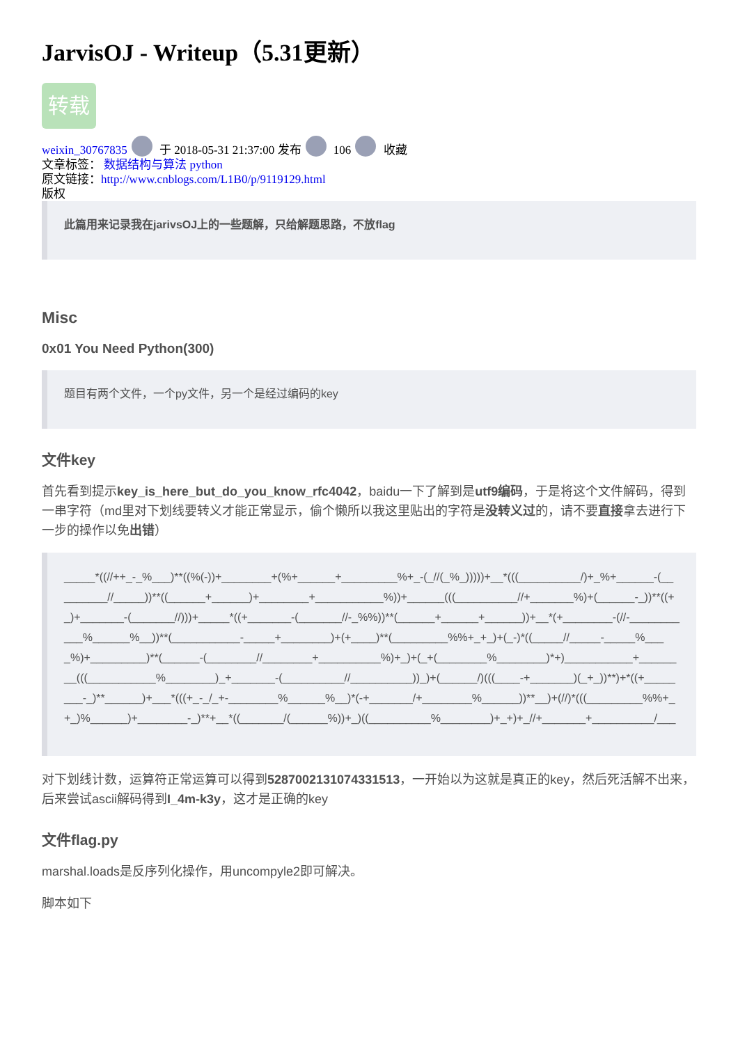JarvisOJ - Writeup（5.31更新）
转载
weixin_30767835 于 2018-05-31 21:37:00 发布 106 收藏
文章标签： 数据结构与算法 python
原文链接：http://www.cnblogs.com/L1B0/p/9119129.html
版权
此篇用来记录我在jarivsOJ上的一些题解，只给解题思路，不放flag
Misc
0x01 You Need Python(300)
题目有两个文件，一个py文件，另一个是经过编码的key
文件key
首先看到提示key_is_here_but_do_you_know_rfc4042，baidu一下了解到是utf9编码，于是将这个文件解码，得到一串字符（md里对下划线要转义才能正常显示，偷个懒所以我这里贴出的字符是没转义过的，请不要直接拿去进行下一步的操作以免出错）
_____*((//++_-_%___)**((%(-))+________+(%+______+_________%+_-(_//(_%_)))))+__*(((__________/)+_%+______-(_________//_____))**((______+______)+________+___________%))+______(((__________//+_______%)+(______-_))**((+_)+_______-(_______//)))+_____*((+_______-(_______//-_%%))**(______+______+______))+__*(+________-(//-___________%______%__))**(___________-_____+________)+(+____)**(_________%%+_+_)+(_-)*((_____//_____-_____%____%)+_________)**(______-(________//________+__________%)+_)+(_+(________%________)*+)___________+________(((___________%________)_+_______-(__________//__________))_)+(______/)(((____-+_______)(_+_))**)+*((+________-_)**______)+___*(((+_-_/_+-________%______%__)*(-+_______/+________%______))**__)+(//)*(((_________%%+_+_)%______)+________-_)**+__*((_______/(______%))+_)((__________%________)+_+)+_//+_______+__________/___
对下划线计数，运算符正常运算可以得到5287002131074331513，一开始以为这就是真正的key，然后死活解不出来，后来尝试ascii解码得到I_4m-k3y，这才是正确的key
文件flag.py
marshal.loads是反序列化操作，用uncompyle2即可解决。
脚本如下